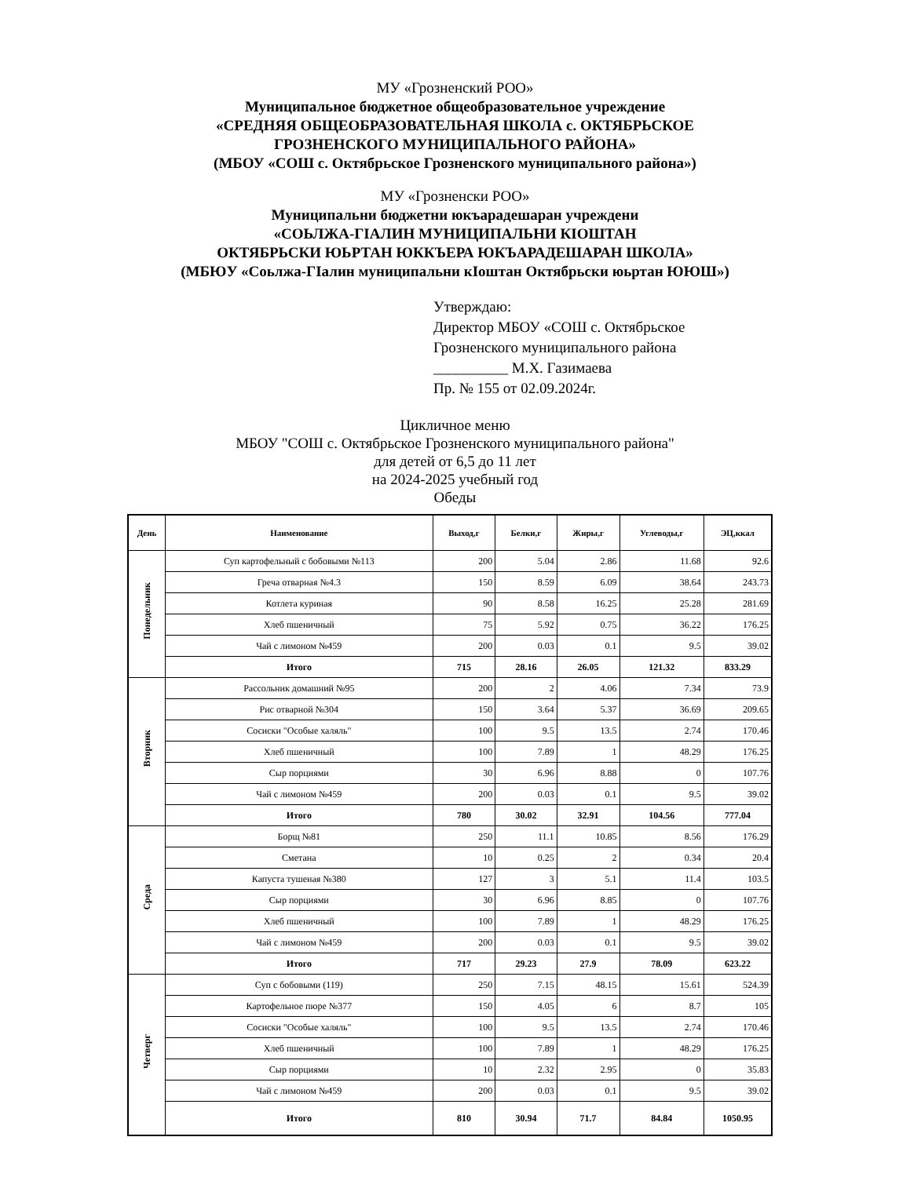МУ «Грозненский РОО»
Муниципальное бюджетное общеобразовательное учреждение
«СРЕДНЯЯ ОБЩЕОБРАЗОВАТЕЛЬНАЯ ШКОЛА с. ОКТЯБРЬСКОЕ
ГРОЗНЕНСКОГО МУНИЦИПАЛЬНОГО РАЙОНА»
(МБОУ «СОШ с. Октябрьское Грозненского муниципального района»)
МУ «Грозненски РОО»
Муниципальни бюджетни юкъарадешаран учреждени
«СОЬЛЖА-ГIАЛИН МУНИЦИПАЛЬНИ КIОШТАН
ОКТЯБРЬСКИ ЮЬРТАН ЮККЪЕРА ЮКЪАРАДЕШАРАН ШКОЛА»
(МБЮУ «Соьлжа-ГIалин муниципальни кIоштан Октябрьски юьртан ЮЮШ»)
Утверждаю:
Директор МБОУ «СОШ с. Октябрьское
Грозненского муниципального района
__________ М.Х. Газимаева
Пр. № 155 от 02.09.2024г.
Цикличное меню
МБОУ "СОШ с. Октябрьское Грозненского муниципального района"
для детей от 6,5 до 11 лет
на 2024-2025 учебный год
Обеды
| День | Наименование | Выход,г | Белки,г | Жиры,г | Углеводы,г | ЭЦ,ккал |
| --- | --- | --- | --- | --- | --- | --- |
| Понедельник | Суп картофельный с бобовыми №113 | 200 | 5.04 | 2.86 | 11.68 | 92.6 |
| | Греча отварная №4.3 | 150 | 8.59 | 6.09 | 38.64 | 243.73 |
| | Котлета куриная | 90 | 8.58 | 16.25 | 25.28 | 281.69 |
| | Хлеб пшеничный | 75 | 5.92 | 0.75 | 36.22 | 176.25 |
| | Чай с лимоном №459 | 200 | 0.03 | 0.1 | 9.5 | 39.02 |
| | Итого | 715 | 28.16 | 26.05 | 121.32 | 833.29 |
| Вторник | Рассольник домашний №95 | 200 | 2 | 4.06 | 7.34 | 73.9 |
| | Рис отварной №304 | 150 | 3.64 | 5.37 | 36.69 | 209.65 |
| | Сосиски "Особые халяль" | 100 | 9.5 | 13.5 | 2.74 | 170.46 |
| | Хлеб пшеничный | 100 | 7.89 | 1 | 48.29 | 176.25 |
| | Сыр порциями | 30 | 6.96 | 8.88 | 0 | 107.76 |
| | Чай с лимоном №459 | 200 | 0.03 | 0.1 | 9.5 | 39.02 |
| | Итого | 780 | 30.02 | 32.91 | 104.56 | 777.04 |
| Среда | Борщ №81 | 250 | 11.1 | 10.85 | 8.56 | 176.29 |
| | Сметана | 10 | 0.25 | 2 | 0.34 | 20.4 |
| | Капуста тушеная №380 | 127 | 3 | 5.1 | 11.4 | 103.5 |
| | Сыр порциями | 30 | 6.96 | 8.85 | 0 | 107.76 |
| | Хлеб пшеничный | 100 | 7.89 | 1 | 48.29 | 176.25 |
| | Чай с лимоном №459 | 200 | 0.03 | 0.1 | 9.5 | 39.02 |
| | Итого | 717 | 29.23 | 27.9 | 78.09 | 623.22 |
| Четверг | Суп с бобовыми (119) | 250 | 7.15 | 48.15 | 15.61 | 524.39 |
| | Картофельное пюре №377 | 150 | 4.05 | 6 | 8.7 | 105 |
| | Сосиски "Особые халяль" | 100 | 9.5 | 13.5 | 2.74 | 170.46 |
| | Хлеб пшеничный | 100 | 7.89 | 1 | 48.29 | 176.25 |
| | Сыр порциями | 10 | 2.32 | 2.95 | 0 | 35.83 |
| | Чай с лимоном №459 | 200 | 0.03 | 0.1 | 9.5 | 39.02 |
| | Итого | 810 | 30.94 | 71.7 | 84.84 | 1050.95 |